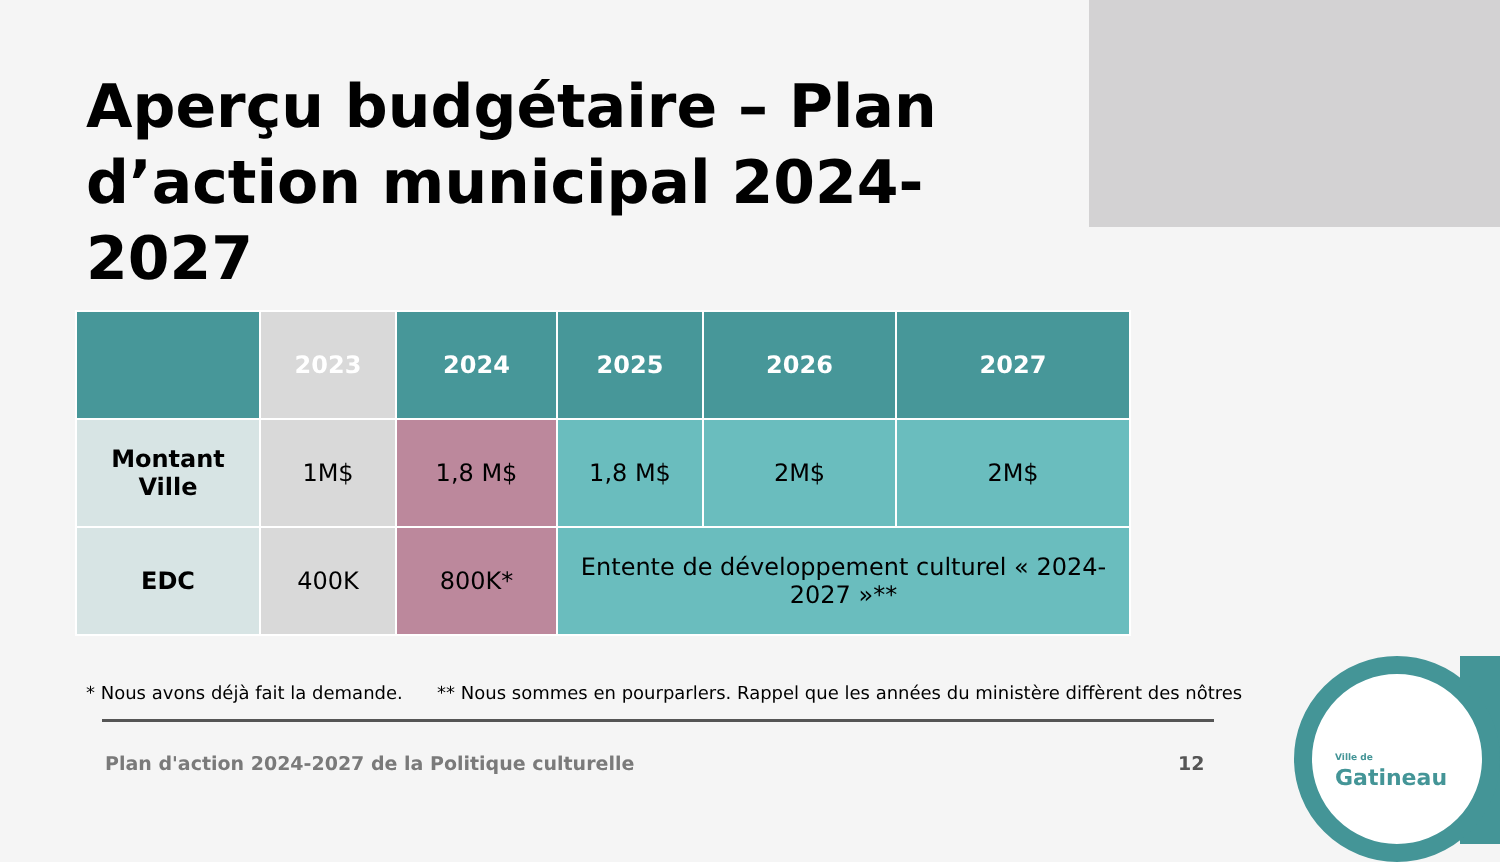Aperçu budgétaire – Plan d’action municipal 2024-2027
| | 2023 | 2024 | 2025 | 2026 | 2027 |
| --- | --- | --- | --- | --- | --- |
| Montant Ville | 1M$ | 1,8 M$ | 1,8 M$ | 2M$ | 2M$ |
| EDC | 400K | 800K* | Entente de développement culturel « 2024-2027 »** | | |
* Nous avons déjà fait la demande. ** Nous sommes en pourparlers. Rappel que les années du ministère diffèrent des nôtres
Plan d'action 2024-2027 de la Politique culturelle
12
Ville de
Gatineau